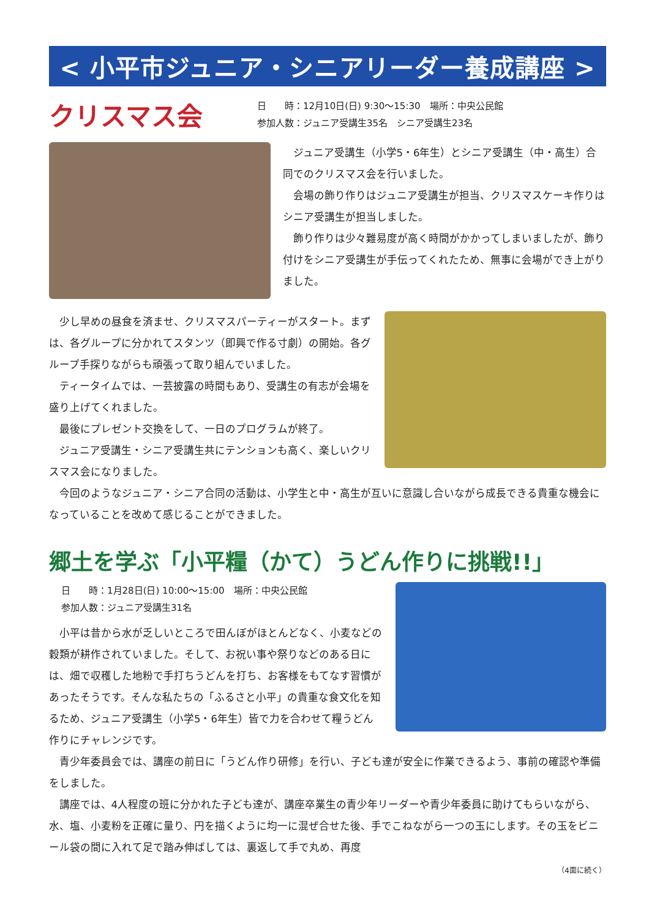< 小平市ジュニア・シニアリーダー養成講座 >
クリスマス会
日　　時：12月10日(日) 9:30〜15:30　場所：中央公民館
参加人数：ジュニア受講生35名　シニア受講生23名
ジュニア受講生（小学5・6年生）とシニア受講生（中・高生）合同でのクリスマス会を行いました。
会場の飾り作りはジュニア受講生が担当、クリスマスケーキ作りはシニア受講生が担当しました。
飾り作りは少々難易度が高く時間がかかってしまいましたが、飾り付けをシニア受講生が手伝ってくれたため、無事に会場ができ上がりました。
少し早めの昼食を済ませ、クリスマスパーティーがスタート。まずは、各グループに分かれてスタンツ（即興で作る寸劇）の開始。各グループ手探りながらも頑張って取り組んでいました。
ティータイムでは、一芸披露の時間もあり、受講生の有志が会場を盛り上げてくれました。
最後にプレゼント交換をして、一日のプログラムが終了。
ジュニア受講生・シニア受講生共にテンションも高く、楽しいクリスマス会になりました。
今回のようなジュニア・シニア合同の活動は、小学生と中・高生が互いに意識し合いながら成長できる貴重な機会になっていることを改めて感じることができました。
郷土を学ぶ「小平糧（かて）うどん作りに挑戦!!」
日　　時：1月28日(日) 10:00〜15:00　場所：中央公民館
参加人数：ジュニア受講生31名
小平は昔から水が乏しいところで田んぼがほとんどなく、小麦などの穀類が耕作されていました。そして、お祝い事や祭りなどのある日には、畑で収穫した地粉で手打ちうどんを打ち、お客様をもてなす習慣があったそうです。そんな私たちの「ふるさと小平」の貴重な食文化を知るため、ジュニア受講生（小学5・6年生）皆で力を合わせて糧うどん作りにチャレンジです。
青少年委員会では、講座の前日に「うどん作り研修」を行い、子ども達が安全に作業できるよう、事前の確認や準備をしました。
講座では、4人程度の班に分かれた子ども達が、講座卒業生の青少年リーダーや青少年委員に助けてもらいながら、水、塩、小麦粉を正確に量り、円を描くように均一に混ぜ合せた後、手でこねながら一つの玉にします。その玉をビニール袋の間に入れて足で踏み伸ばしては、裏返して手で丸め、再度
（4面に続く）